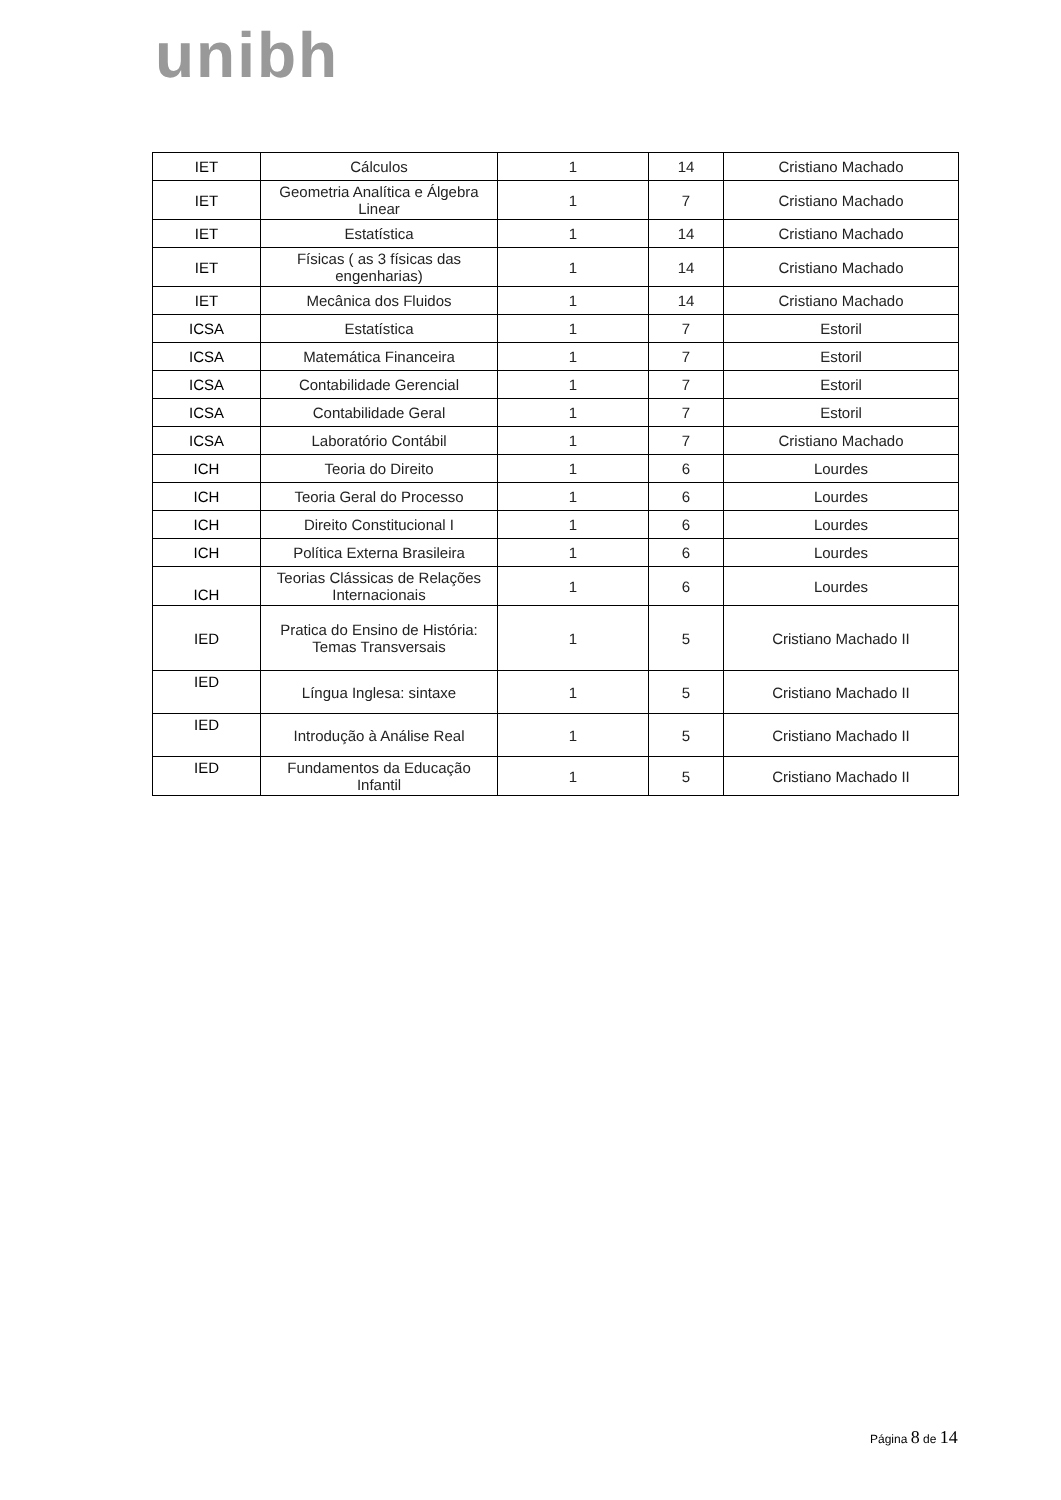unibh
| IET | Cálculos | 1 | 14 | Cristiano Machado |
| IET | Geometria Analítica e Álgebra Linear | 1 | 7 | Cristiano Machado |
| IET | Estatística | 1 | 14 | Cristiano Machado |
| IET | Físicas ( as 3 físicas das engenharias) | 1 | 14 | Cristiano Machado |
| IET | Mecânica dos Fluidos | 1 | 14 | Cristiano Machado |
| ICSA | Estatística | 1 | 7 | Estoril |
| ICSA | Matemática Financeira | 1 | 7 | Estoril |
| ICSA | Contabilidade Gerencial | 1 | 7 | Estoril |
| ICSA | Contabilidade Geral | 1 | 7 | Estoril |
| ICSA | Laboratório Contábil | 1 | 7 | Cristiano Machado |
| ICH | Teoria do Direito | 1 | 6 | Lourdes |
| ICH | Teoria Geral do Processo | 1 | 6 | Lourdes |
| ICH | Direito Constitucional I | 1 | 6 | Lourdes |
| ICH | Política Externa Brasileira | 1 | 6 | Lourdes |
| ICH | Teorias Clássicas de Relações Internacionais | 1 | 6 | Lourdes |
| IED | Pratica do Ensino de História: Temas Transversais | 1 | 5 | Cristiano Machado II |
| IED | Língua Inglesa: sintaxe | 1 | 5 | Cristiano Machado II |
| IED | Introdução à Análise Real | 1 | 5 | Cristiano Machado II |
| IED | Fundamentos da Educação Infantil | 1 | 5 | Cristiano Machado II |
Página 8 de 14